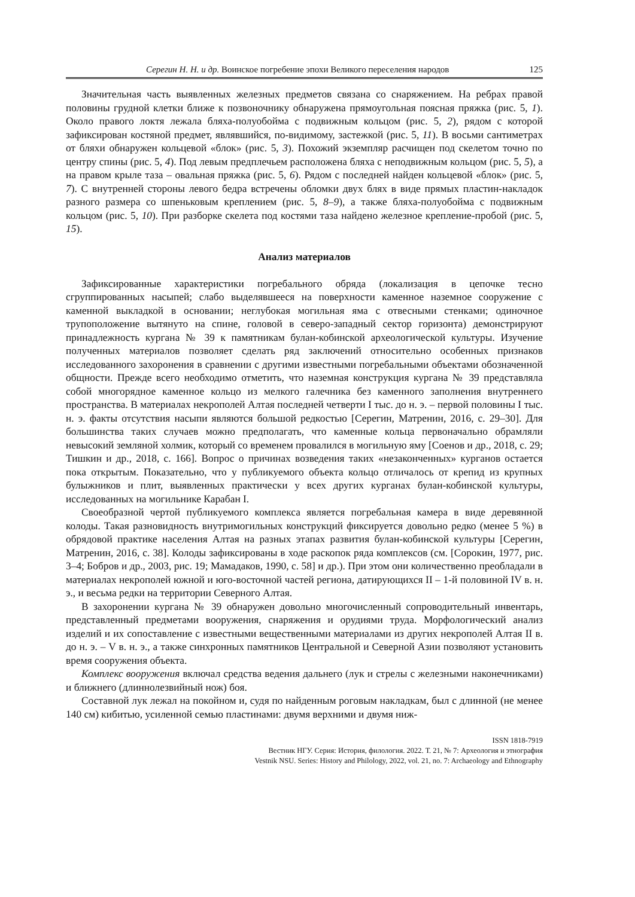Серегин Н. Н. и др. Воинское погребение эпохи Великого переселения народов 125
Значительная часть выявленных железных предметов связана со снаряжением. На ребрах правой половины грудной клетки ближе к позвоночнику обнаружена прямоугольная поясная пряжка (рис. 5, 1). Около правого локтя лежала бляха-полуобойма с подвижным кольцом (рис. 5, 2), рядом с которой зафиксирован костяной предмет, являвшийся, по-видимому, застежкой (рис. 5, 11). В восьми сантиметрах от бляхи обнаружен кольцевой «блок» (рис. 5, 3). Похожий экземпляр расчищен под скелетом точно по центру спины (рис. 5, 4). Под левым предплечьем расположена бляха с неподвижным кольцом (рис. 5, 5), а на правом крыле таза – овальная пряжка (рис. 5, 6). Рядом с последней найден кольцевой «блок» (рис. 5, 7). С внутренней стороны левого бедра встречены обломки двух блях в виде прямых пластин-накладок разного размера со шпеньковым креплением (рис. 5, 8–9), а также бляха-полуобойма с подвижным кольцом (рис. 5, 10). При разборке скелета под костями таза найдено железное крепление-пробой (рис. 5, 15).
Анализ материалов
Зафиксированные характеристики погребального обряда (локализация в цепочке тесно сгруппированных насыпей; слабо выделявшееся на поверхности каменное наземное сооружение с каменной выкладкой в основании; неглубокая могильная яма с отвесными стенками; одиночное трупоположение вытянуто на спине, головой в северо-западный сектор горизонта) демонстрируют принадлежность кургана № 39 к памятникам булан-кобинской археологической культуры. Изучение полученных материалов позволяет сделать ряд заключений относительно особенных признаков исследованного захоронения в сравнении с другими известными погребальными объектами обозначенной общности. Прежде всего необходимо отметить, что наземная конструкция кургана № 39 представляла собой многорядное каменное кольцо из мелкого галечника без каменного заполнения внутреннего пространства. В материалах некрополей Алтая последней четверти I тыс. до н. э. – первой половины I тыс. н. э. факты отсутствия насыпи являются большой редкостью [Серегин, Матренин, 2016, с. 29–30]. Для большинства таких случаев можно предполагать, что каменные кольца первоначально обрамляли невысокий земляной холмик, который со временем провалился в могильную яму [Соенов и др., 2018, с. 29; Тишкин и др., 2018, с. 166]. Вопрос о причинах возведения таких «незаконченных» курганов остается пока открытым. Показательно, что у публикуемого объекта кольцо отличалось от крепид из крупных булыжников и плит, выявленных практически у всех других курганах булан-кобинской культуры, исследованных на могильнике Карабан I.
Своеобразной чертой публикуемого комплекса является погребальная камера в виде деревянной колоды. Такая разновидность внутримогильных конструкций фиксируется довольно редко (менее 5 %) в обрядовой практике населения Алтая на разных этапах развития булан-кобинской культуры [Серегин, Матренин, 2016, с. 38]. Колоды зафиксированы в ходе раскопок ряда комплексов (см. [Сорокин, 1977, рис. 3–4; Бобров и др., 2003, рис. 19; Мамадаков, 1990, с. 58] и др.). При этом они количественно преобладали в материалах некрополей южной и юго-восточной частей региона, датирующихся II – 1-й половиной IV в. н. э., и весьма редки на территории Северного Алтая.
В захоронении кургана № 39 обнаружен довольно многочисленный сопроводительный инвентарь, представленный предметами вооружения, снаряжения и орудиями труда. Морфологический анализ изделий и их сопоставление с известными вещественными материалами из других некрополей Алтая II в. до н. э. – V в. н. э., а также синхронных памятников Центральной и Северной Азии позволяют установить время сооружения объекта.
Комплекс вооружения включал средства ведения дальнего (лук и стрелы с железными наконечниками) и ближнего (длиннолезвийный нож) боя.
Составной лук лежал на покойном и, судя по найденным роговым накладкам, был с длинной (не менее 140 см) кибитью, усиленной семью пластинами: двумя верхними и двумя ниж-
ISSN 1818-7919
Вестник НГУ. Серия: История, филология. 2022. Т. 21, № 7: Археология и этнография
Vestnik NSU. Series: History and Philology, 2022, vol. 21, no. 7: Archaeology and Ethnography